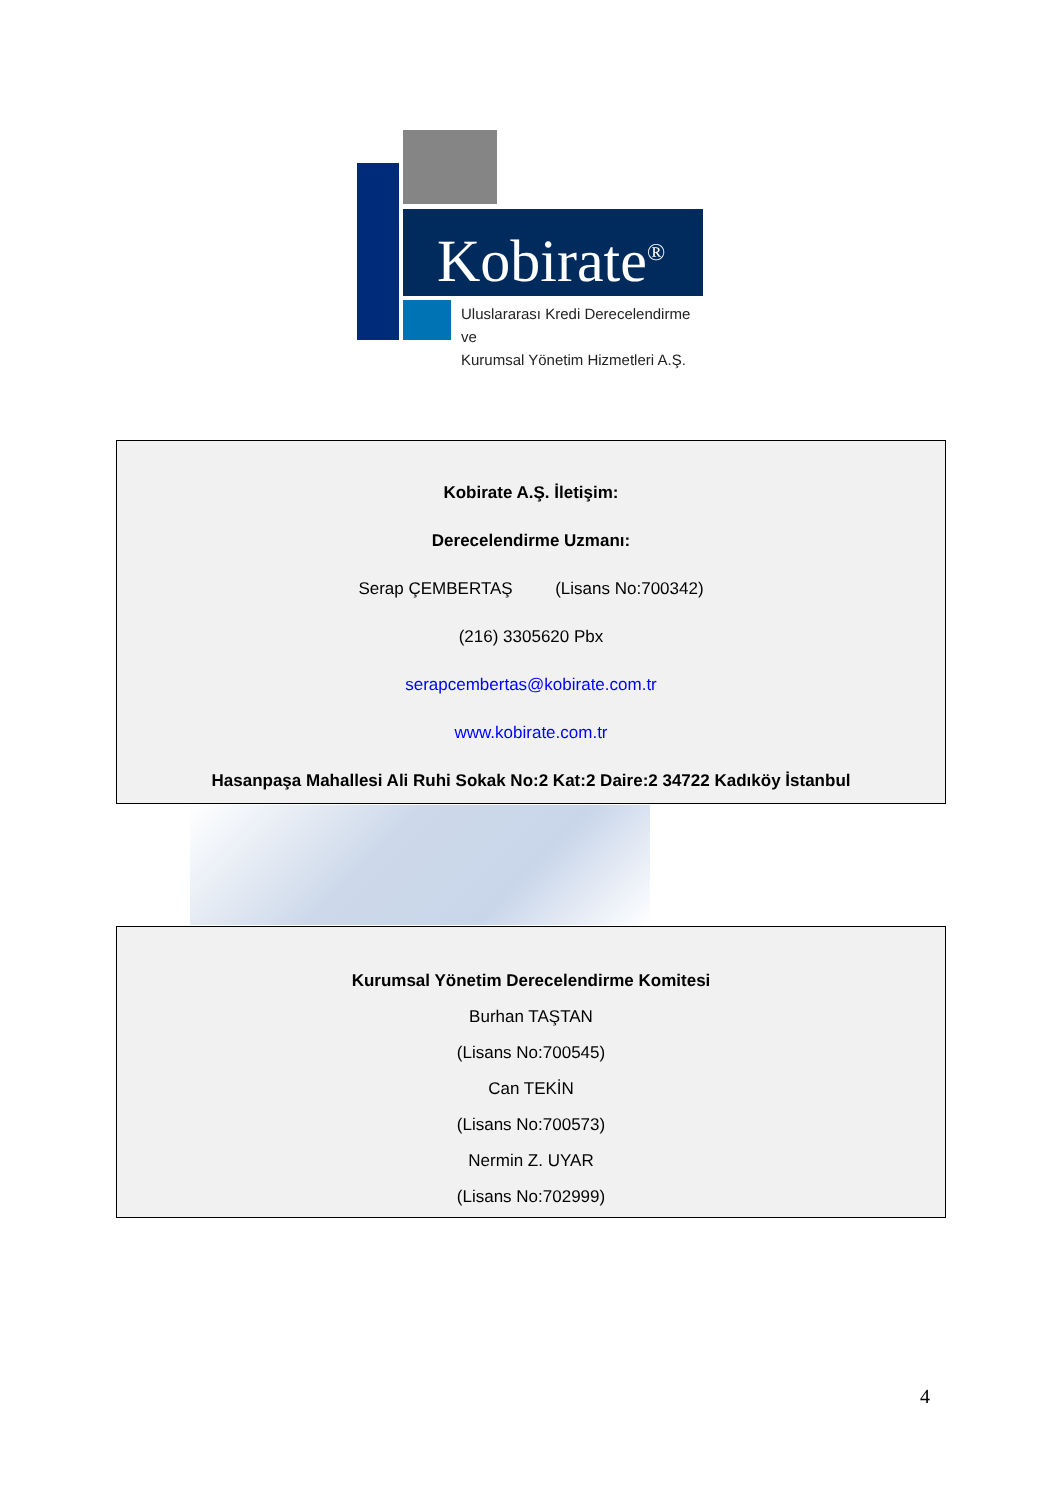Kobirate<sup>®</sup>
Uluslararası Kredi Derecelendirme ve
Kurumsal Yönetim Hizmetleri A.Ş.
Kobirate A.Ş. İletişim:
Derecelendirme Uzmanı:
Serap ÇEMBERTAŞ (Lisans No:700342)
(216) 3305620 Pbx
serapcembertas@kobirate.com.tr
www.kobirate.com.tr
Hasanpaşa Mahallesi Ali Ruhi Sokak No:2 Kat:2 Daire:2 34722 Kadıköy İstanbul
Kurumsal Yönetim Derecelendirme Komitesi
Burhan TAŞTAN
(Lisans No:700545)
Can TEKİN
(Lisans No:700573)
Nermin Z. UYAR
(Lisans No:702999)
4